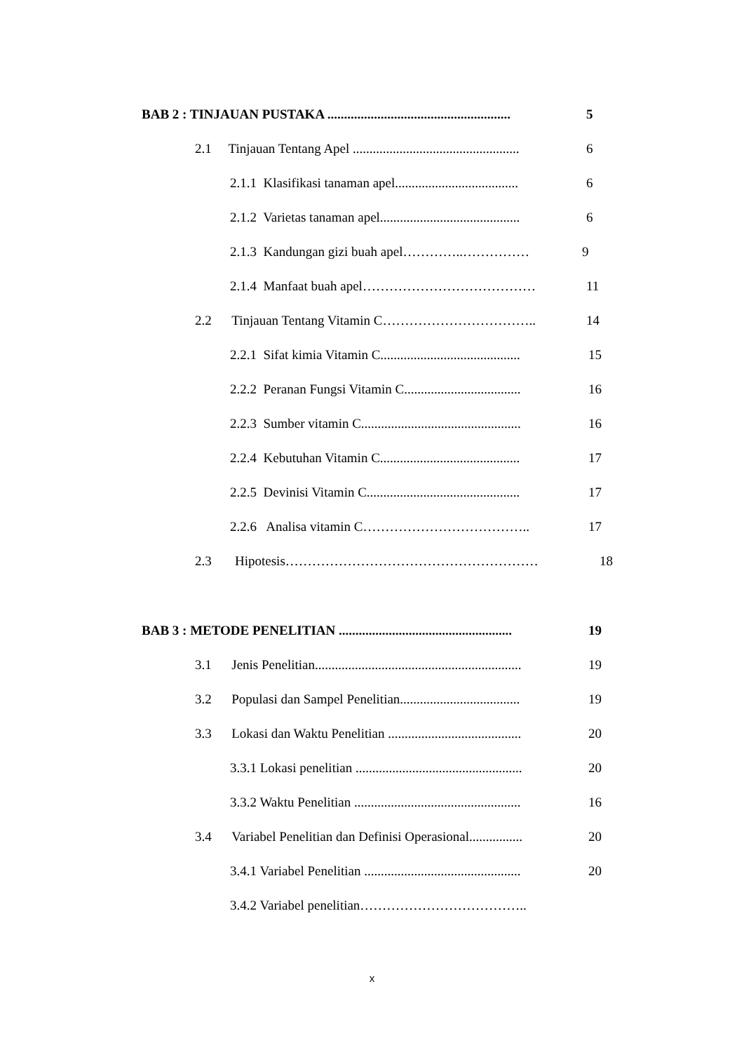BAB 2 : TINJAUAN PUSTAKA ....................................................... 5
2.1 Tinjauan Tentang Apel .................................................. 6
2.1.1 Klasifikasi tanaman apel..................................... 6
2.1.2 Varietas tanaman apel.......................................... 6
2.1.3 Kandungan gizi buah apel…………..…………… 9
2.1.4 Manfaat buah apel………………………………… 11
2.2 Tinjauan Tentang Vitamin C…………………………….. 14
2.2.1 Sifat kimia Vitamin C.......................................... 15
2.2.2 Peranan Fungsi Vitamin C................................... 16
2.2.3 Sumber vitamin C................................................ 16
2.2.4 Kebutuhan Vitamin C.......................................... 17
2.2.5 Devinisi Vitamin C.............................................. 17
2.2.6 Analisa vitamin C……………………………….. 17
2.3 Hipotesis………………………………………………… 18
BAB 3 : METODE PENELITIAN .................................................... 19
3.1 Jenis Penelitian.............................................................. 19
3.2 Populasi dan Sampel Penelitian.................................... 19
3.3 Lokasi dan Waktu Penelitian ........................................ 20
3.3.1 Lokasi penelitian .................................................. 20
3.3.2 Waktu Penelitian .................................................. 16
3.4 Variabel Penelitian dan Definisi Operasional................ 20
3.4.1 Variabel Penelitian ............................................... 20
3.4.2 Variabel penelitian………………………………..
x